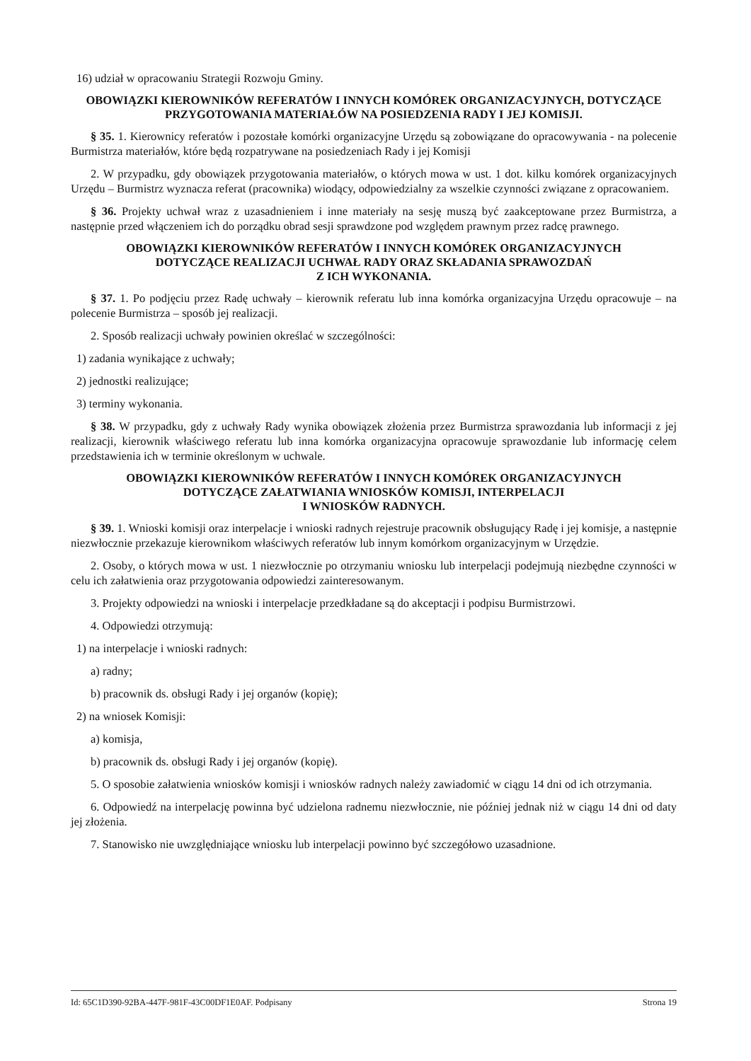16) udział w opracowaniu Strategii Rozwoju Gminy.
OBOWIĄZKI KIEROWNIKÓW REFERATÓW I INNYCH KOMÓREK ORGANIZACYJNYCH, DOTYCZĄCE PRZYGOTOWANIA MATERIAŁÓW NA POSIEDZENIA RADY I JEJ KOMISJI.
§ 35. 1. Kierownicy referatów i pozostałe komórki organizacyjne Urzędu są zobowiązane do opracowywania - na polecenie Burmistrza materiałów, które będą rozpatrywane na posiedzeniach Rady i jej Komisji
2. W przypadku, gdy obowiązek przygotowania materiałów, o których mowa w ust. 1 dot. kilku komórek organizacyjnych Urzędu – Burmistrz wyznacza referat (pracownika) wiodący, odpowiedzialny za wszelkie czynności związane z opracowaniem.
§ 36. Projekty uchwał wraz z uzasadnieniem i inne materiały na sesję muszą być zaakceptowane przez Burmistrza, a następnie przed włączeniem ich do porządku obrad sesji sprawdzone pod względem prawnym przez radcę prawnego.
OBOWIĄZKI KIEROWNIKÓW REFERATÓW I INNYCH KOMÓREK ORGANIZACYJNYCH
DOTYCZĄCE REALIZACJI UCHWAŁ RADY ORAZ SKŁADANIA SPRAWOZDAŃ
Z ICH WYKONANIA.
§ 37. 1. Po podjęciu przez Radę uchwały – kierownik referatu lub inna komórka organizacyjna Urzędu opracowuje – na polecenie Burmistrza – sposób jej realizacji.
2. Sposób realizacji uchwały powinien określać w szczególności:
1) zadania wynikające z uchwały;
2) jednostki realizujące;
3) terminy wykonania.
§ 38. W przypadku, gdy z uchwały Rady wynika obowiązek złożenia przez Burmistrza sprawozdania lub informacji z jej realizacji, kierownik właściwego referatu lub inna komórka organizacyjna opracowuje sprawozdanie lub informację celem przedstawienia ich w terminie określonym w uchwale.
OBOWIĄZKI KIEROWNIKÓW REFERATÓW I INNYCH KOMÓREK ORGANIZACYJNYCH
DOTYCZĄCE ZAŁATWIANIA WNIOSKÓW KOMISJI, INTERPELACJI
I WNIOSKÓW RADNYCH.
§ 39. 1. Wnioski komisji oraz interpelacje i wnioski radnych rejestruje pracownik obsługujący Radę i jej komisje, a następnie niezwłocznie przekazuje kierownikom właściwych referatów lub innym komórkom organizacyjnym w Urzędzie.
2. Osoby, o których mowa w ust. 1 niezwłocznie po otrzymaniu wniosku lub interpelacji podejmują niezbędne czynności w celu ich załatwienia oraz przygotowania odpowiedzi zainteresowanym.
3. Projekty odpowiedzi na wnioski i interpelacje przedkładane są do akceptacji i podpisu Burmistrzowi.
4. Odpowiedzi otrzymują:
1) na interpelacje i wnioski radnych:
a) radny;
b) pracownik ds. obsługi Rady i jej organów (kopię);
2) na wniosek Komisji:
a) komisja,
b) pracownik ds. obsługi Rady i jej organów (kopię).
5. O sposobie załatwienia wniosków komisji i wniosków radnych należy zawiadomić w ciągu 14 dni od ich otrzymania.
6. Odpowiedź na interpelację powinna być udzielona radnemu niezwłocznie, nie później jednak niż w ciągu 14 dni od daty jej złożenia.
7. Stanowisko nie uwzględniające wniosku lub interpelacji powinno być szczegółowo uzasadnione.
Id: 65C1D390-92BA-447F-981F-43C00DF1E0AF. Podpisany Strona 19